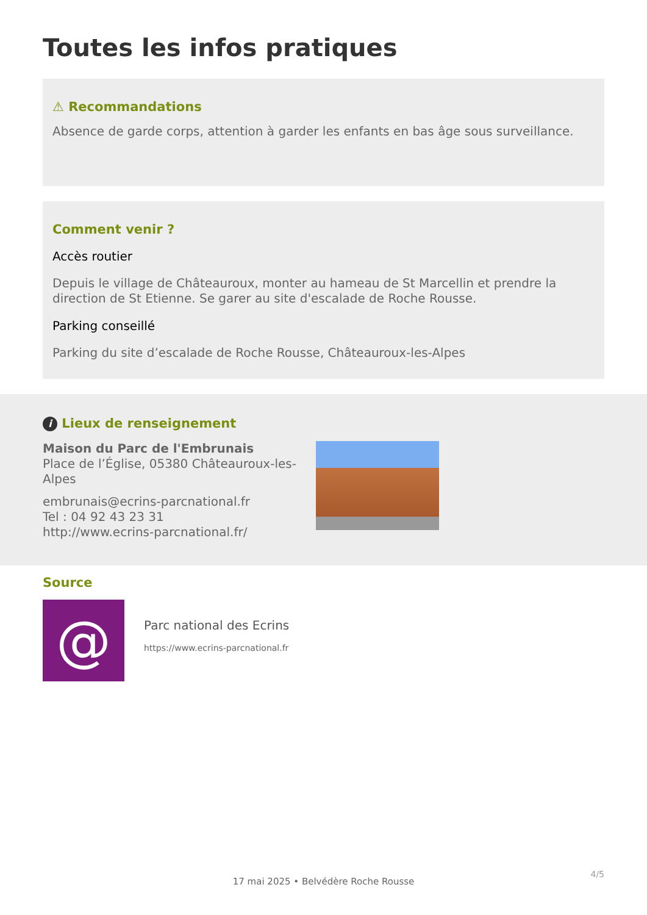Toutes les infos pratiques
⚠ Recommandations
Absence de garde corps, attention à garder les enfants en bas âge sous surveillance.
Comment venir ?
Accès routier
Depuis le village de Châteauroux, monter au hameau de St Marcellin et prendre la direction de St Etienne. Se garer au site d'escalade de Roche Rousse.
Parking conseillé
Parking du site d’escalade de Roche Rousse, Châteauroux-les-Alpes
i Lieux de renseignement
Maison du Parc de l'Embrunais
Place de l’Église, 05380 Châteauroux-les-Alpes
embrunais@ecrins-parcnational.fr
Tel : 04 92 43 23 31
http://www.ecrins-parcnational.fr/
Source
@
Parc national des Ecrins
https://www.ecrins-parcnational.fr
4/5
17 mai 2025 • Belvédère Roche Rousse